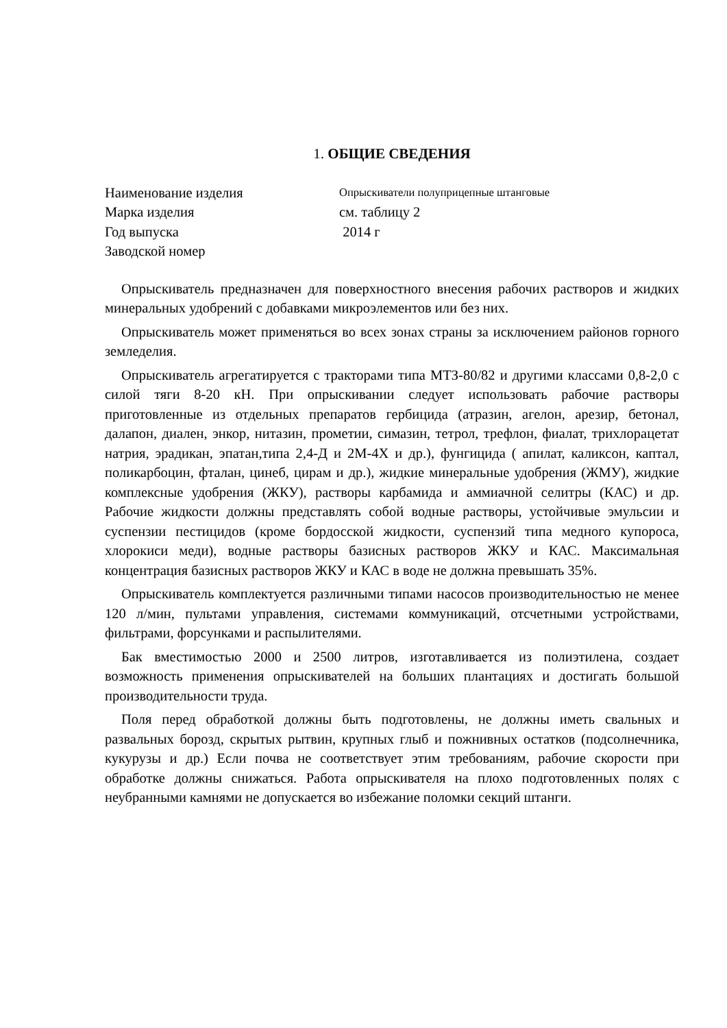1. ОБЩИЕ СВЕДЕНИЯ
Наименование изделия
Опрыскиватели полуприцепные штанговые
Марка изделия
см. таблицу 2
Год выпуска
2014 г
Заводской номер
Опрыскиватель предназначен для поверхностного внесения рабочих растворов и жидких минеральных удобрений с добавками микроэлементов или без них.
Опрыскиватель может применяться во всех зонах страны за исключением районов горного земледелия.
Опрыскиватель агрегатируется с тракторами типа МТЗ-80/82 и другими классами 0,8-2,0 с силой тяги 8-20 кН. При опрыскивании следует использовать рабочие растворы приготовленные из отдельных препаратов гербицида (атразин, агелон, арезир, бетонал, далапон, диален, энкор, нитазин, прометии, симазин, тетрол, трефлон, фиалат, трихлорацетат натрия, эрадикан, эпатан,типа 2,4-Д и 2М-4Х и др.), фунгицида ( апилат, каликсон, каптал, поликарбоцин, фталан, цинеб, цирам и др.), жидкие минеральные удобрения (ЖМУ), жидкие комплексные удобрения (ЖКУ), растворы карбамида и аммиачной селитры (КАС) и др. Рабочие жидкости должны представлять собой водные растворы, устойчивые эмульсии и суспензии пестицидов (кроме бордосской жидкости, суспензий типа медного купороса, хлорокиси меди), водные растворы базисных растворов ЖКУ и КАС. Максимальная концентрация базисных растворов ЖКУ и КАС в воде не должна превышать 35%.
Опрыскиватель комплектуется различными типами насосов производительностью не менее 120 л/мин, пультами управления, системами коммуникаций, отсчетными устройствами, фильтрами, форсунками и распылителями.
Бак вместимостью 2000 и 2500 литров, изготавливается из полиэтилена, создает возможность применения опрыскивателей на больших плантациях и достигать большой производительности труда.
Поля перед обработкой должны быть подготовлены, не должны иметь свальных и развальных борозд, скрытых рытвин, крупных глыб и пожнивных остатков (подсолнечника, кукурузы и др.) Если почва не соответствует этим требованиям, рабочие скорости при обработке должны снижаться. Работа опрыскивателя на плохо подготовленных полях с неубранными камнями не допускается во избежание поломки секций штанги.